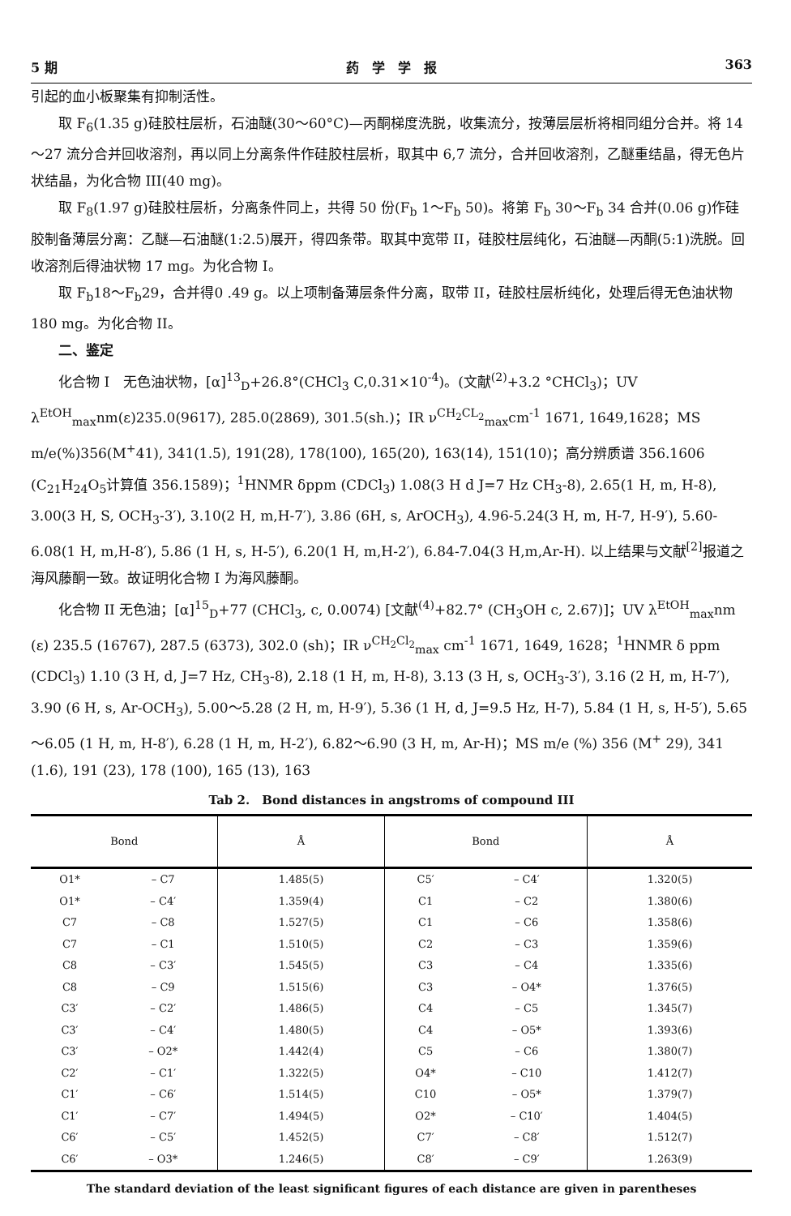5 期 药　学　学　报 363
引起的血小板聚集有抑制活性。
取 F<sub>6</sub>(1.35 g)硅胶柱层析，石油醚(30～60°C)—丙酮梯度洗脱，收集流分，按薄层层析将相同组分合并。将 14～27 流分合并回收溶剂，再以同上分离条件作硅胶柱层析，取其中 6,7 流分，合并回收溶剂，乙醚重结晶，得无色片状结晶，为化合物 III(40 mg)。
取 F<sub>8</sub>(1.97 g)硅胶柱层析，分离条件同上，共得 50 份(F<sub>b</sub> 1～F<sub>b</sub> 50)。将第 F<sub>b</sub> 30～F<sub>b</sub> 34 合并(0.06 g)作硅胶制备薄层分离：乙醚—石油醚(1:2.5)展开，得四条带。取其中宽带 II，硅胶柱层纯化，石油醚—丙酮(5:1)洗脱。回收溶剂后得油状物 17 mg。为化合物 I。
取 F<sub>b</sub>18～F<sub>b</sub>29，合并得0 .49 g。以上项制备薄层条件分离，取带 II，硅胶柱层析纯化，处理后得无色油状物 180 mg。为化合物 II。
二、鉴定
化合物 I　无色油状物，[α]<sup>13</sup><sub>D</sub>+26.8°(CHCl<sub>3</sub> C,0.31×10<sup>-4</sup>)。(文献<sup>(2)</sup>+3.2 °CHCl<sub>3</sub>)；UV λ<sup>EtOH</sup><sub>max</sub>nm(ε)235.0(9617), 285.0(2869), 301.5(sh.)；IR ν<sup>CH<sub>2</sub>CL<sub>2</sub></sup><sub>max</sub>cm<sup>-1</sup> 1671, 1649,1628；MS m/e(%)356(M<sup>+</sup>41), 341(1.5), 191(28), 178(100), 165(20), 163(14), 151(10)；高分辨质谱 356.1606 (C<sub>21</sub>H<sub>24</sub>O<sub>5</sub>计算值 356.1589)；<sup>1</sup>HNMR δppm (CDCl<sub>3</sub>) 1.08(3 H d J=7 Hz CH<sub>3</sub>-8), 2.65(1 H, m, H-8), 3.00(3 H, S, OCH<sub>3</sub>-3′), 3.10(2 H, m,H-7′), 3.86 (6H, s, ArOCH<sub>3</sub>), 4.96-5.24(3 H, m, H-7, H-9′), 5.60-6.08(1 H, m,H-8′), 5.86 (1 H, s, H-5′), 6.20(1 H, m,H-2′), 6.84-7.04(3 H,m,Ar-H). 以上结果与文献<sup>[2]</sup>报道之海风藤酮一致。故证明化合物 I 为海风藤酮。
化合物 II 无色油；[α]<sup>15</sup><sub>D</sub>+77 (CHCl<sub>3</sub>, c, 0.0074) [文献<sup>(4)</sup>+82.7° (CH<sub>3</sub>OH c, 2.67)]；UV λ<sup>EtOH</sup><sub>max</sub>nm (ε) 235.5 (16767), 287.5 (6373), 302.0 (sh)；IR ν<sup>CH<sub>2</sub>Cl<sub>2</sub></sup><sub>max</sub> cm<sup>-1</sup> 1671, 1649, 1628；<sup>1</sup>HNMR δ ppm (CDCl<sub>3</sub>) 1.10 (3 H, d, J=7 Hz, CH<sub>3</sub>-8), 2.18 (1 H, m, H-8), 3.13 (3 H, s, OCH<sub>3</sub>-3′), 3.16 (2 H, m, H-7′), 3.90 (6 H, s, Ar-OCH<sub>3</sub>), 5.00～5.28 (2 H, m, H-9′), 5.36 (1 H, d, J=9.5 Hz, H-7), 5.84 (1 H, s, H-5′), 5.65～6.05 (1 H, m, H-8′), 6.28 (1 H, m, H-2′), 6.82～6.90 (3 H, m, Ar-H)；MS m/e (%) 356 (M<sup>+</sup> 29), 341 (1.6), 191 (23), 178 (100), 165 (13), 163
Tab 2.　Bond distances in angstroms of compound III
| Bond | | Å | Bond | | Å |
| --- | --- | --- | --- | --- | --- |
| O1* | – C7 | 1.485(5) | C5′ | – C4′ | 1.320(5) |
| O1* | – C4′ | 1.359(4) | C1 | – C2 | 1.380(6) |
| C7 | – C8 | 1.527(5) | C1 | – C6 | 1.358(6) |
| C7 | – C1 | 1.510(5) | C2 | – C3 | 1.359(6) |
| C8 | – C3′ | 1.545(5) | C3 | – C4 | 1.335(6) |
| C8 | – C9 | 1.515(6) | C3 | – O4* | 1.376(5) |
| C3′ | – C2′ | 1.486(5) | C4 | – C5 | 1.345(7) |
| C3′ | – C4′ | 1.480(5) | C4 | – O5* | 1.393(6) |
| C3′ | – O2* | 1.442(4) | C5 | – C6 | 1.380(7) |
| C2′ | – C1′ | 1.322(5) | O4* | – C10 | 1.412(7) |
| C1′ | – C6′ | 1.514(5) | C10 | – O5* | 1.379(7) |
| C1′ | – C7′ | 1.494(5) | O2* | – C10′ | 1.404(5) |
| C6′ | – C5′ | 1.452(5) | C7′ | – C8′ | 1.512(7) |
| C6′ | – O3* | 1.246(5) | C8′ | – C9′ | 1.263(9) |
The standard deviation of the least significant figures of each distance are given in parentheses